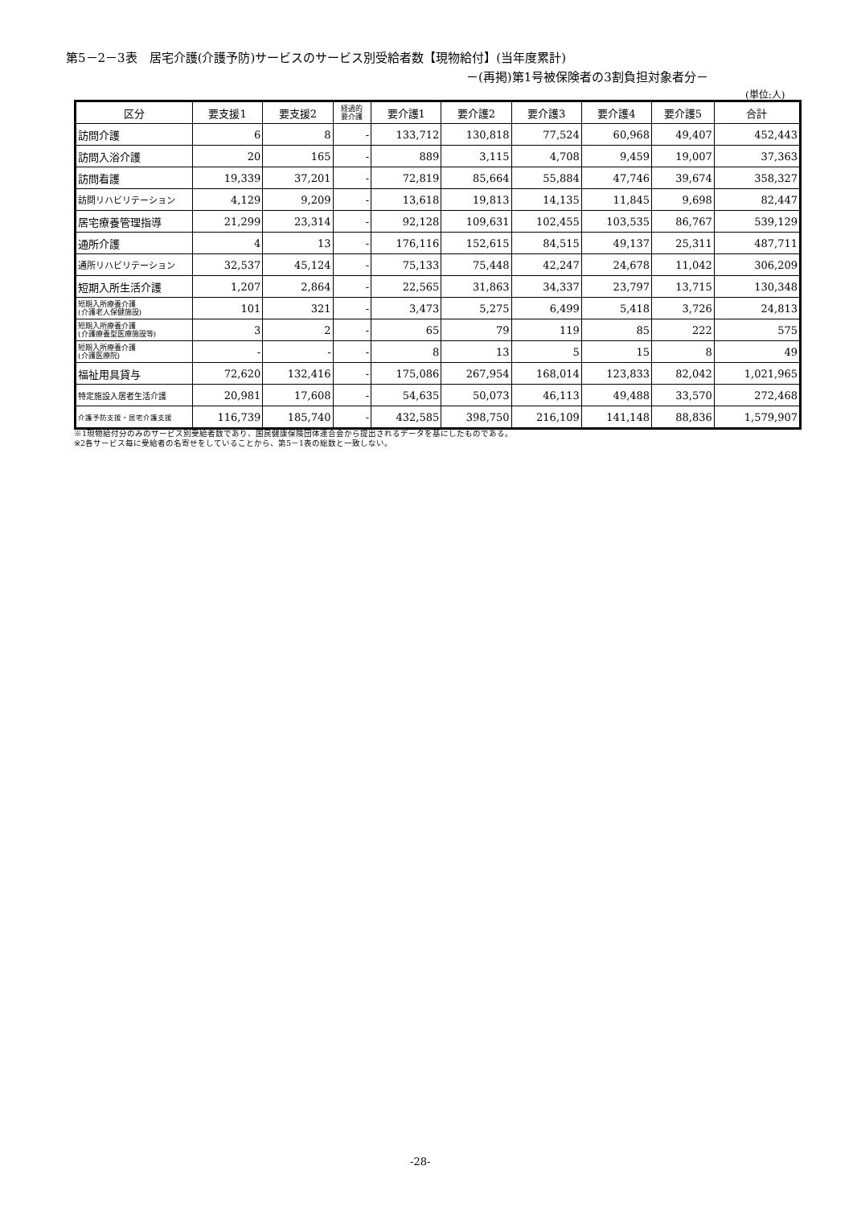第5－2－3表　居宅介護(介護予防)サービスのサービス別受給者数【現物給付】(当年度累計)
－(再掲)第1号被保険者の3割負担対象者分－
(単位:人)
| 区分 | 要支援1 | 要支援2 | 経過的 要介護 | 要介護1 | 要介護2 | 要介護3 | 要介護4 | 要介護5 | 合計 |
| --- | --- | --- | --- | --- | --- | --- | --- | --- | --- |
| 訪問介護 | 6 | 8 | - | 133,712 | 130,818 | 77,524 | 60,968 | 49,407 | 452,443 |
| 訪問入浴介護 | 20 | 165 | - | 889 | 3,115 | 4,708 | 9,459 | 19,007 | 37,363 |
| 訪問看護 | 19,339 | 37,201 | - | 72,819 | 85,664 | 55,884 | 47,746 | 39,674 | 358,327 |
| 訪問リハビリテーション | 4,129 | 9,209 | - | 13,618 | 19,813 | 14,135 | 11,845 | 9,698 | 82,447 |
| 居宅療養管理指導 | 21,299 | 23,314 | - | 92,128 | 109,631 | 102,455 | 103,535 | 86,767 | 539,129 |
| 通所介護 | 4 | 13 | - | 176,116 | 152,615 | 84,515 | 49,137 | 25,311 | 487,711 |
| 通所リハビリテーション | 32,537 | 45,124 | - | 75,133 | 75,448 | 42,247 | 24,678 | 11,042 | 306,209 |
| 短期入所生活介護 | 1,207 | 2,864 | - | 22,565 | 31,863 | 34,337 | 23,797 | 13,715 | 130,348 |
| 短期入所療養介護 (介護老人保健施設) | 101 | 321 | - | 3,473 | 5,275 | 6,499 | 5,418 | 3,726 | 24,813 |
| 短期入所療養介護 (介護療養型医療施設等) | 3 | 2 | - | 65 | 79 | 119 | 85 | 222 | 575 |
| 短期入所療養介護 (介護医療院) | - | - | - | 8 | 13 | 5 | 15 | 8 | 49 |
| 福祉用具貸与 | 72,620 | 132,416 | - | 175,086 | 267,954 | 168,014 | 123,833 | 82,042 | 1,021,965 |
| 特定施設入居者生活介護 | 20,981 | 17,608 | - | 54,635 | 50,073 | 46,113 | 49,488 | 33,570 | 272,468 |
| 介護予防支援・居宅介護支援 | 116,739 | 185,740 | - | 432,585 | 398,750 | 216,109 | 141,148 | 88,836 | 1,579,907 |
※1現物給付分のみのサービス別受給者数であり、国民健康保険団体連合会から提出されるデータを基にしたものである。
※2各サービス毎に受給者の名寄せをしていることから、第5－1表の総数と一致しない。
-28-